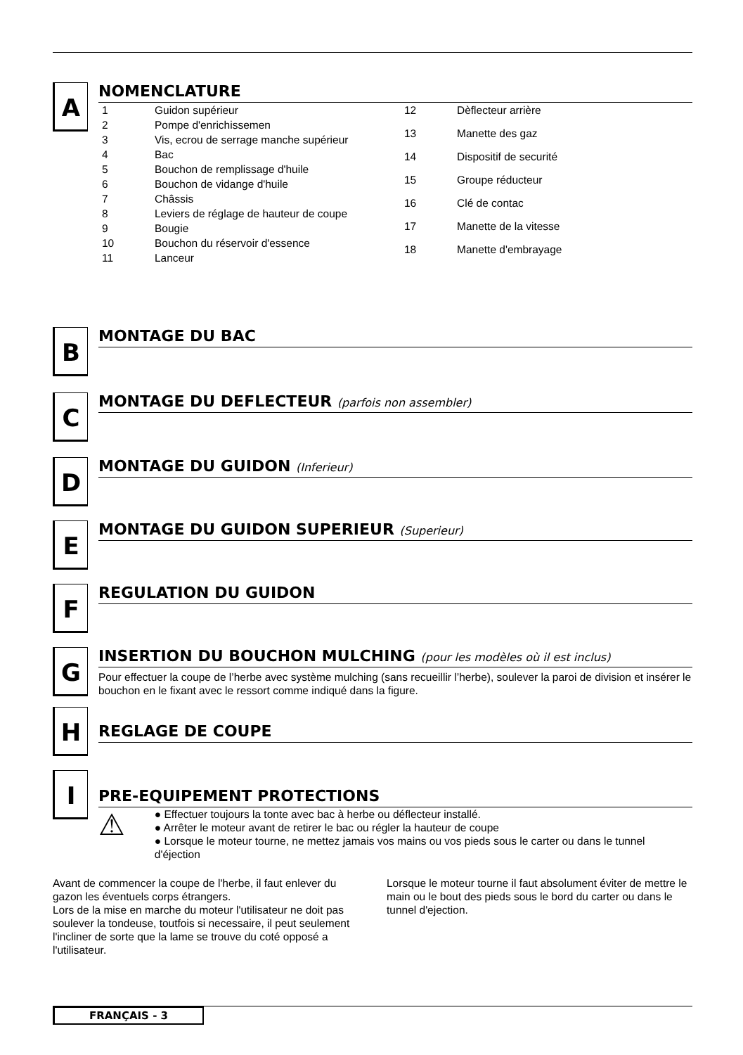A
NOMENCLATURE
| 1 | Guidon supérieur |
| 2 | Pompe d'enrichissemen |
| 3 | Vis, ecrou de serrage manche supérieur |
| 4 | Bac |
| 5 | Bouchon de remplissage d'huile |
| 6 | Bouchon de vidange d'huile |
| 7 | Châssis |
| 8 | Leviers de réglage de hauteur de coupe |
| 9 | Bougie |
| 10 | Bouchon du réservoir d'essence |
| 11 | Lanceur |
| 12 | Dèflecteur arrière |
| 13 | Manette des gaz |
| 14 | Dispositif de securité |
| 15 | Groupe réducteur |
| 16 | Clé de contac |
| 17 | Manette de la vitesse |
| 18 | Manette d'embrayage |
B
MONTAGE DU BAC
C
MONTAGE DU DEFLECTEUR (parfois non assembler)
D
MONTAGE DU GUIDON (Inferieur)
E
MONTAGE DU GUIDON SUPERIEUR (Superieur)
F
REGULATION DU GUIDON
G
INSERTION DU BOUCHON MULCHING (pour les modèles où il est inclus)
Pour effectuer la coupe de l’herbe avec système mulching (sans recueillir l’herbe), soulever la paroi de division et insérer le bouchon en le fixant avec le ressort comme indiqué dans la figure.
H
REGLAGE DE COUPE
I
PRE-EQUIPEMENT PROTECTIONS
⚠
● Effectuer toujours la tonte avec bac à herbe ou déflecteur installé.
● Arrêter le moteur avant de retirer le bac ou régler la hauteur de coupe
● Lorsque le moteur tourne, ne mettez jamais vos mains ou vos pieds sous le carter ou dans le tunnel d'éjection
Avant de commencer la coupe de l'herbe, il faut enlever du gazon les éventuels corps étrangers.
Lors de la mise en marche du moteur l'utilisateur ne doit pas soulever la tondeuse, toutfois si necessaire, il peut seulement l'incliner de sorte que la lame se trouve du coté opposé a l'utilisateur.
Lorsque le moteur tourne il faut absolument éviter de mettre le main ou le bout des pieds sous le bord du carter ou dans le tunnel d'ejection.
FRANÇAIS - 3